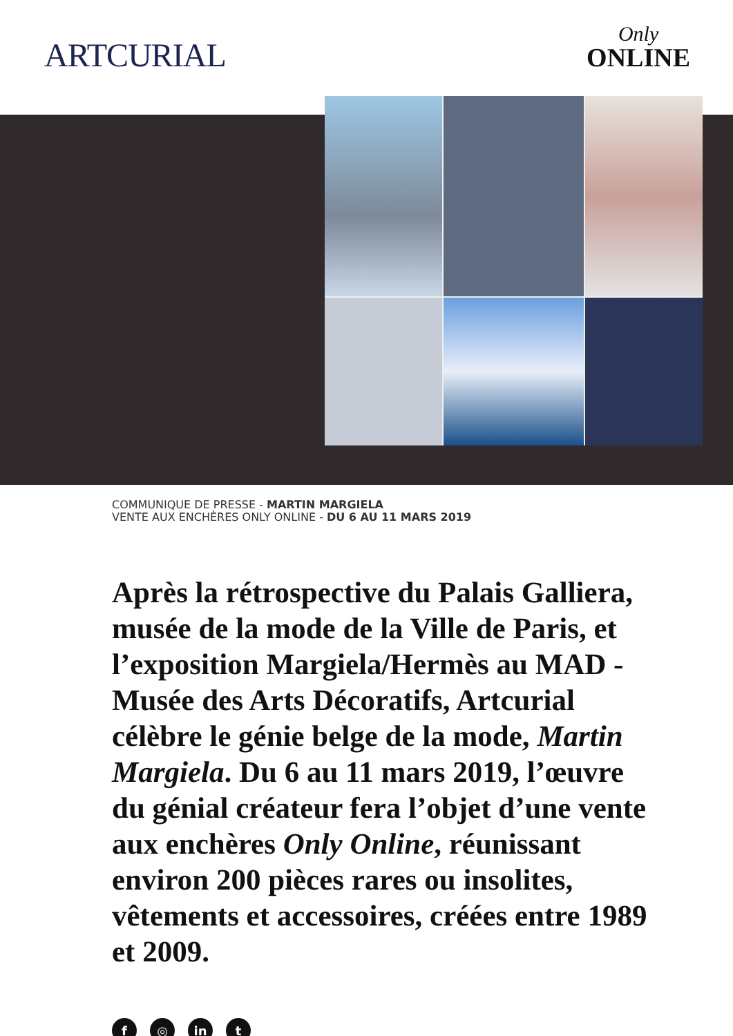ARTCURIAL
Only
ONLINE
COMMUNIQUE DE PRESSE - MARTIN MARGIELA
VENTE AUX ENCHÈRES ONLY ONLINE - DU 6 AU 11 MARS 2019
Après la rétrospective du Palais Galliera, musée de la mode de la Ville de Paris, et l’exposition Margiela/Hermès au MAD - Musée des Arts Décoratifs, Artcurial célèbre le génie belge de la mode, Martin Margiela. Du 6 au 11 mars 2019, l’œuvre du génial créateur fera l’objet d’une vente aux enchères Only Online, réunissant environ 200 pièces rares ou insolites, vêtements et accessoires, créées entre 1989 et 2009.
f ◎ in t